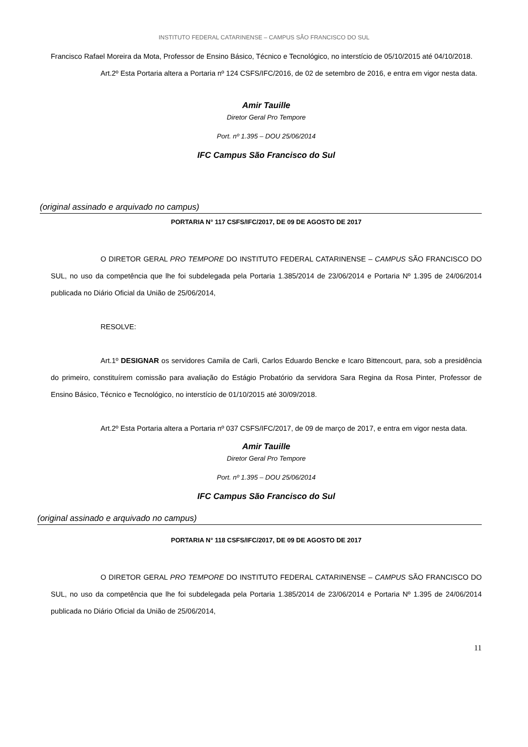INSTITUTO FEDERAL CATARINENSE – CAMPUS SÃO FRANCISCO DO SUL
Francisco Rafael Moreira da Mota, Professor de Ensino Básico, Técnico e Tecnológico, no interstício de 05/10/2015 até 04/10/2018.
Art.2º Esta Portaria altera a Portaria nº 124 CSFS/IFC/2016, de 02 de setembro de 2016, e entra em vigor nesta data.
Amir Tauille
Diretor Geral Pro Tempore
Port. nº 1.395 – DOU 25/06/2014
IFC Campus São Francisco do Sul
(original assinado e arquivado no campus)
PORTARIA N° 117 CSFS/IFC/2017, DE 09 DE AGOSTO DE 2017
O DIRETOR GERAL PRO TEMPORE DO INSTITUTO FEDERAL CATARINENSE – CAMPUS SÃO FRANCISCO DO SUL, no uso da competência que lhe foi subdelegada pela Portaria 1.385/2014 de 23/06/2014 e Portaria Nº 1.395 de 24/06/2014 publicada no Diário Oficial da União de 25/06/2014,
RESOLVE:
Art.1º DESIGNAR os servidores Camila de Carli, Carlos Eduardo Bencke e Icaro Bittencourt, para, sob a presidência do primeiro, constituírem comissão para avaliação do Estágio Probatório da servidora Sara Regina da Rosa Pinter, Professor de Ensino Básico, Técnico e Tecnológico, no interstício de 01/10/2015 até 30/09/2018.
Art.2º Esta Portaria altera a Portaria nº 037 CSFS/IFC/2017, de 09 de março de 2017, e entra em vigor nesta data.
Amir Tauille
Diretor Geral Pro Tempore
Port. nº 1.395 – DOU 25/06/2014
IFC Campus São Francisco do Sul
(original assinado e arquivado no campus)
PORTARIA N° 118 CSFS/IFC/2017, DE 09 DE AGOSTO DE 2017
O DIRETOR GERAL PRO TEMPORE DO INSTITUTO FEDERAL CATARINENSE – CAMPUS SÃO FRANCISCO DO SUL, no uso da competência que lhe foi subdelegada pela Portaria 1.385/2014 de 23/06/2014 e Portaria Nº 1.395 de 24/06/2014 publicada no Diário Oficial da União de 25/06/2014,
11